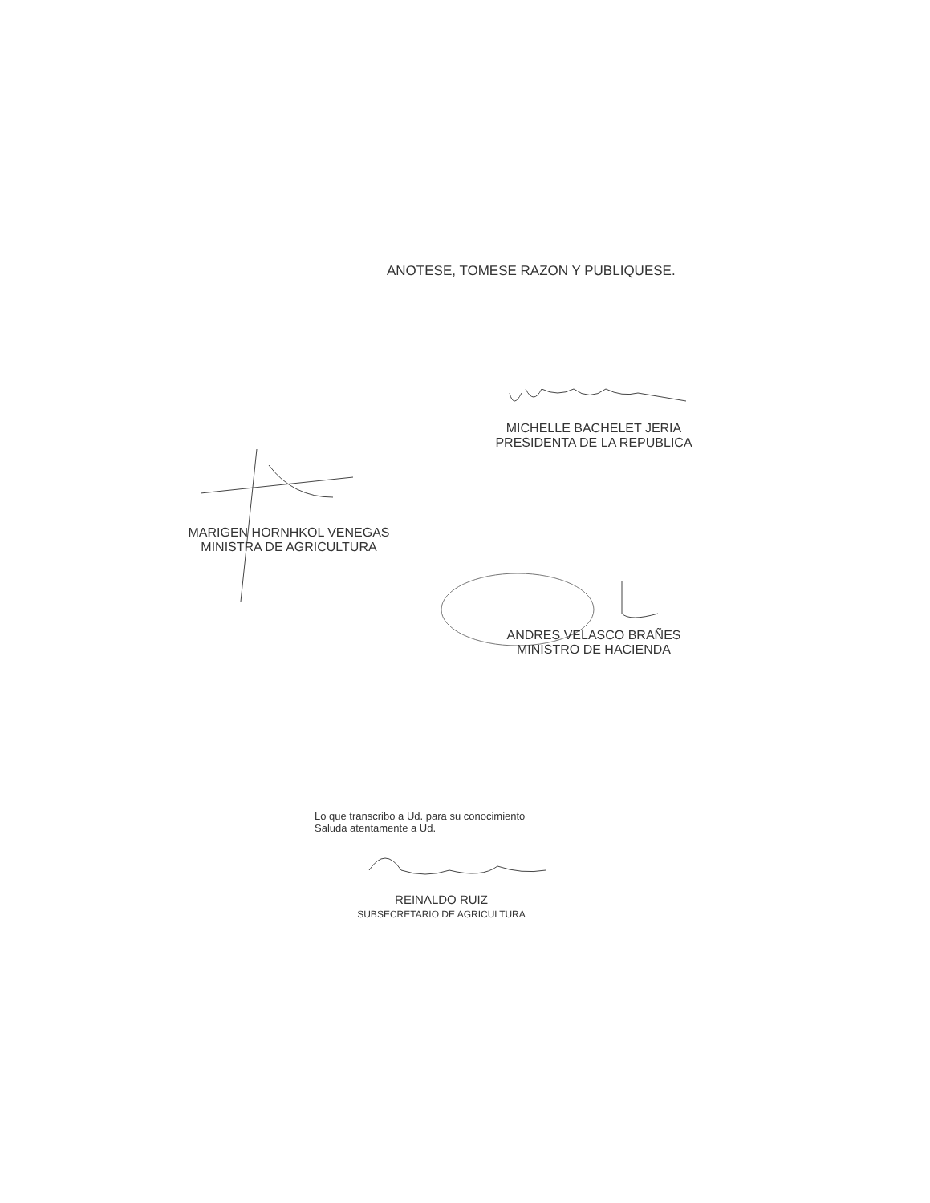ANOTESE, TOMESE RAZON Y PUBLIQUESE.
MICHELLE BACHELET JERIA
PRESIDENTA DE LA REPUBLICA
MARIGEN HORNHKOL VENEGAS
MINISTRA DE AGRICULTURA
ANDRES VELASCO BRAÑES
MINISTRO DE HACIENDA
Lo que transcribo a Ud. para su conocimiento
Saluda atentamente a Ud.
REINALDO RUIZ
SUBSECRETARIO DE AGRICULTURA